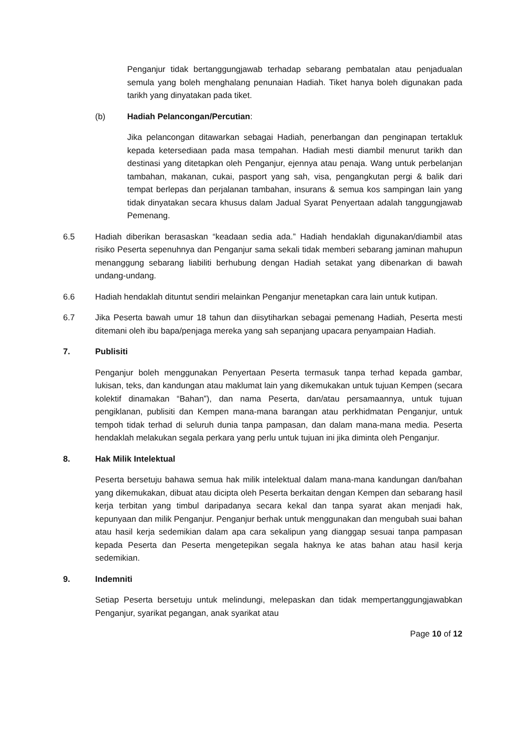Penganjur tidak bertanggungjawab terhadap sebarang pembatalan atau penjadualan semula yang boleh menghalang penunaian Hadiah. Tiket hanya boleh digunakan pada tarikh yang dinyatakan pada tiket.
(b) Hadiah Pelancongan/Percutian:
Jika pelancongan ditawarkan sebagai Hadiah, penerbangan dan penginapan tertakluk kepada ketersediaan pada masa tempahan. Hadiah mesti diambil menurut tarikh dan destinasi yang ditetapkan oleh Penganjur, ejennya atau penaja. Wang untuk perbelanjan tambahan, makanan, cukai, pasport yang sah, visa, pengangkutan pergi & balik dari tempat berlepas dan perjalanan tambahan, insurans & semua kos sampingan lain yang tidak dinyatakan secara khusus dalam Jadual Syarat Penyertaan adalah tanggungjawab Pemenang.
6.5 Hadiah diberikan berasaskan “keadaan sedia ada.” Hadiah hendaklah digunakan/diambil atas risiko Peserta sepenuhnya dan Penganjur sama sekali tidak memberi sebarang jaminan mahupun menanggung sebarang liabiliti berhubung dengan Hadiah setakat yang dibenarkan di bawah undang-undang.
6.6 Hadiah hendaklah dituntut sendiri melainkan Penganjur menetapkan cara lain untuk kutipan.
6.7 Jika Peserta bawah umur 18 tahun dan diisytiharkan sebagai pemenang Hadiah, Peserta mesti ditemani oleh ibu bapa/penjaga mereka yang sah sepanjang upacara penyampaian Hadiah.
7. Publisiti
Penganjur boleh menggunakan Penyertaan Peserta termasuk tanpa terhad kepada gambar, lukisan, teks, dan kandungan atau maklumat lain yang dikemukakan untuk tujuan Kempen (secara kolektif dinamakan “Bahan”), dan nama Peserta, dan/atau persamaannya, untuk tujuan pengiklanan, publisiti dan Kempen mana-mana barangan atau perkhidmatan Penganjur, untuk tempoh tidak terhad di seluruh dunia tanpa pampasan, dan dalam mana-mana media. Peserta hendaklah melakukan segala perkara yang perlu untuk tujuan ini jika diminta oleh Penganjur.
8. Hak Milik Intelektual
Peserta bersetuju bahawa semua hak milik intelektual dalam mana-mana kandungan dan/bahan yang dikemukakan, dibuat atau dicipta oleh Peserta berkaitan dengan Kempen dan sebarang hasil kerja terbitan yang timbul daripadanya secara kekal dan tanpa syarat akan menjadi hak, kepunyaan dan milik Penganjur. Penganjur berhak untuk menggunakan dan mengubah suai bahan atau hasil kerja sedemikian dalam apa cara sekalipun yang dianggap sesuai tanpa pampasan kepada Peserta dan Peserta mengetepikan segala haknya ke atas bahan atau hasil kerja sedemikian.
9. Indemniti
Setiap Peserta bersetuju untuk melindungi, melepaskan dan tidak mempertanggungjawabkan Penganjur, syarikat pegangan, anak syarikat atau
Page 10 of 12